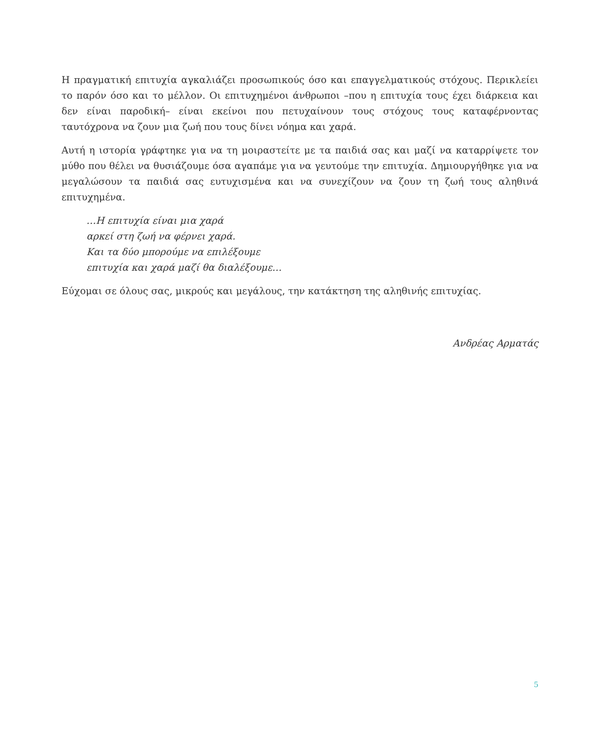Η πραγματική επιτυχία αγκαλιάζει προσωπικούς όσο και επαγγελματικούς στόχους. Περικλείει το παρόν όσο και το μέλλον. Οι επιτυχημένοι άνθρωποι –που η επιτυχία τους έχει διάρκεια και δεν είναι παροδική– είναι εκείνοι που πετυχαίνουν τους στόχους τους καταφέρνοντας ταυτόχρονα να ζουν μια ζωή που τους δίνει νόημα και χαρά.
Αυτή η ιστορία γράφτηκε για να τη μοιραστείτε με τα παιδιά σας και μαζί να καταρρίψετε τον μύθο που θέλει να θυσιάζουμε όσα αγαπάμε για να γευτούμε την επιτυχία. Δημιουργήθηκε για να μεγαλώσουν τα παιδιά σας ευτυχισμένα και να συνεχίζουν να ζουν τη ζωή τους αληθινά επιτυχημένα.
…Η επιτυχία είναι μια χαρά
αρκεί στη ζωή να φέρνει χαρά.
Και τα δύο μπορούμε να επιλέξουμε
επιτυχία και χαρά μαζί θα διαλέξουμε…
Εύχομαι σε όλους σας, μικρούς και μεγάλους, την κατάκτηση της αληθινής επιτυχίας.
Ανδρέας Αρματάς
5